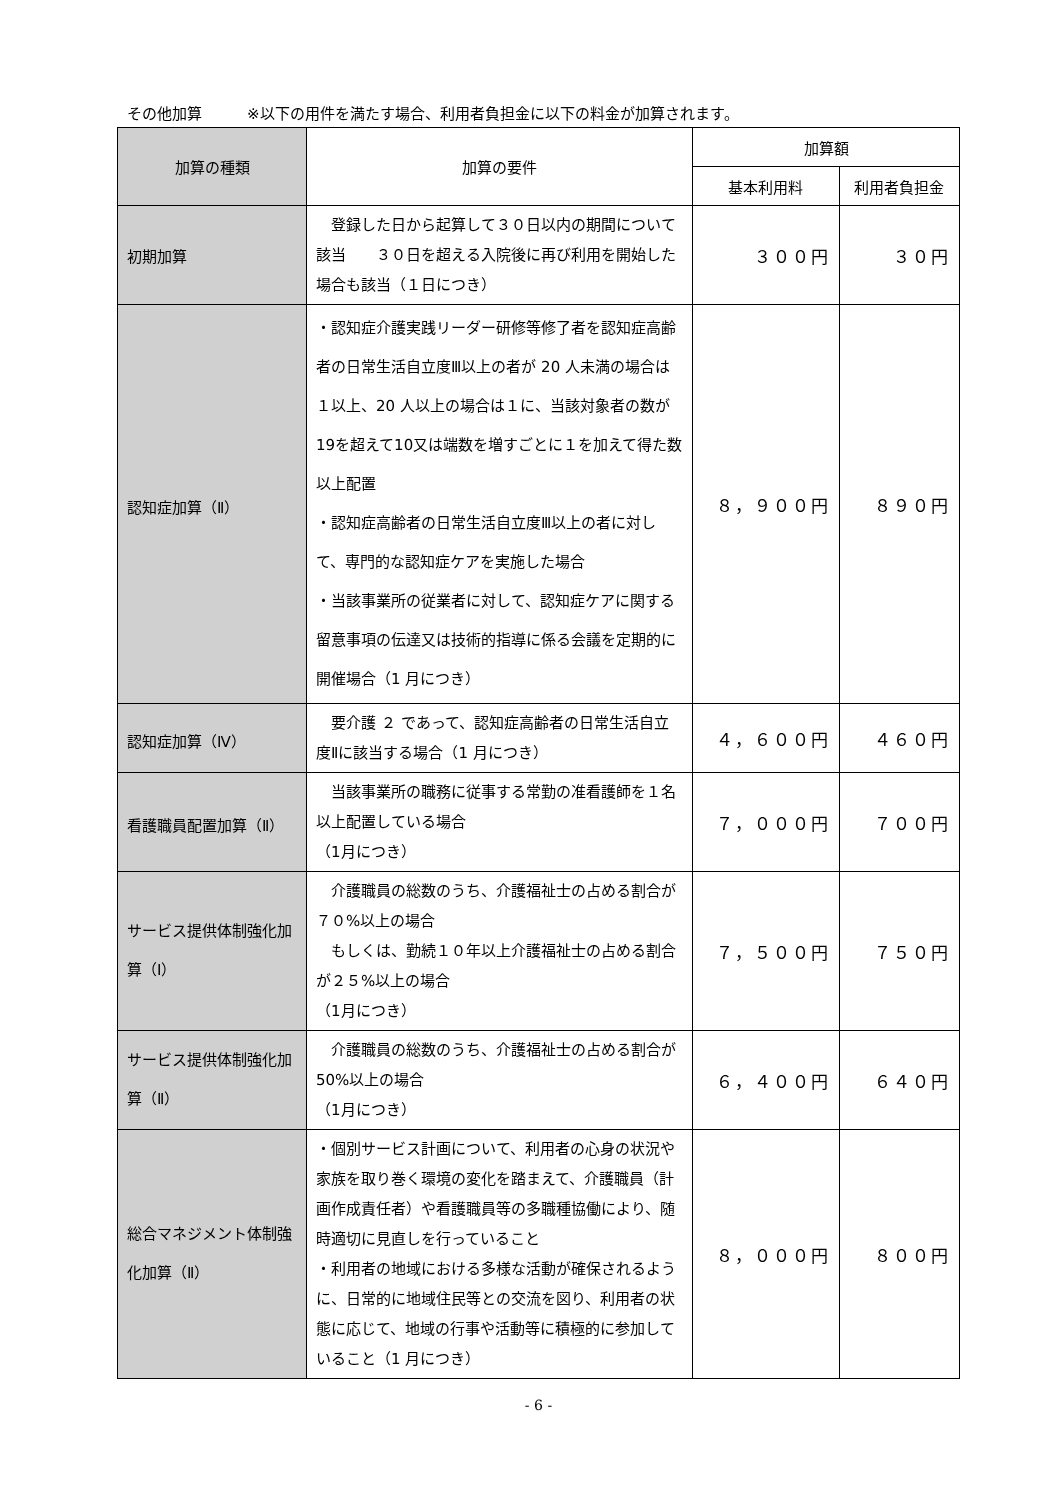その他加算　　　※以下の用件を満たす場合、利用者負担金に以下の料金が加算されます。
| 加算の種類 | 加算の要件 | 加算額 | |
| --- | --- | --- | --- |
| | | 基本利用料 | 利用者負担金 |
| 初期加算 | 登録した日から起算して３０日以内の期間について該当 ３０日を超える入院後に再び利用を開始した場合も該当（１日につき） | ３００円 | ３０円 |
| 認知症加算（Ⅱ） | ・認知症介護実践リーダー研修等修了者を認知症高齢者の日常生活自立度Ⅲ以上の者が 20 人未満の場合は１以上、20 人以上の場合は１に、当該対象者の数が19を超えて10又は端数を増すごとに１を加えて得た数以上配置 ・認知症高齢者の日常生活自立度Ⅲ以上の者に対して、専門的な認知症ケアを実施した場合 ・当該事業所の従業者に対して、認知症ケアに関する留意事項の伝達又は技術的指導に係る会議を定期的に開催場合（1 月につき） | ８，９００円 | ８９０円 |
| 認知症加算（Ⅳ） | 要介護 ２ であって、認知症高齢者の日常生活自立度Ⅱに該当する場合（1 月につき） | ４，６００円 | ４６０円 |
| 看護職員配置加算（Ⅱ） | 当該事業所の職務に従事する常勤の准看護師を１名以上配置している場合 （1月につき） | ７，０００円 | ７００円 |
| サービス提供体制強化加算（Ⅰ） | 介護職員の総数のうち、介護福祉士の占める割合が７０%以上の場合 もしくは、勤続１０年以上介護福祉士の占める割合が２５%以上の場合 （1月につき） | ７，５００円 | ７５０円 |
| サービス提供体制強化加算（Ⅱ） | 介護職員の総数のうち、介護福祉士の占める割合が 50%以上の場合 （1月につき） | ６，４００円 | ６４０円 |
| 総合マネジメント体制強化加算（Ⅱ） | ・個別サービス計画について、利用者の心身の状況や家族を取り巻く環境の変化を踏まえて、介護職員（計画作成責任者）や看護職員等の多職種協働により、随時適切に見直しを行っていること ・利用者の地域における多様な活動が確保されるように、日常的に地域住民等との交流を図り、利用者の状態に応じて、地域の行事や活動等に積極的に参加していること（1 月につき） | ８，０００円 | ８００円 |
- 6 -